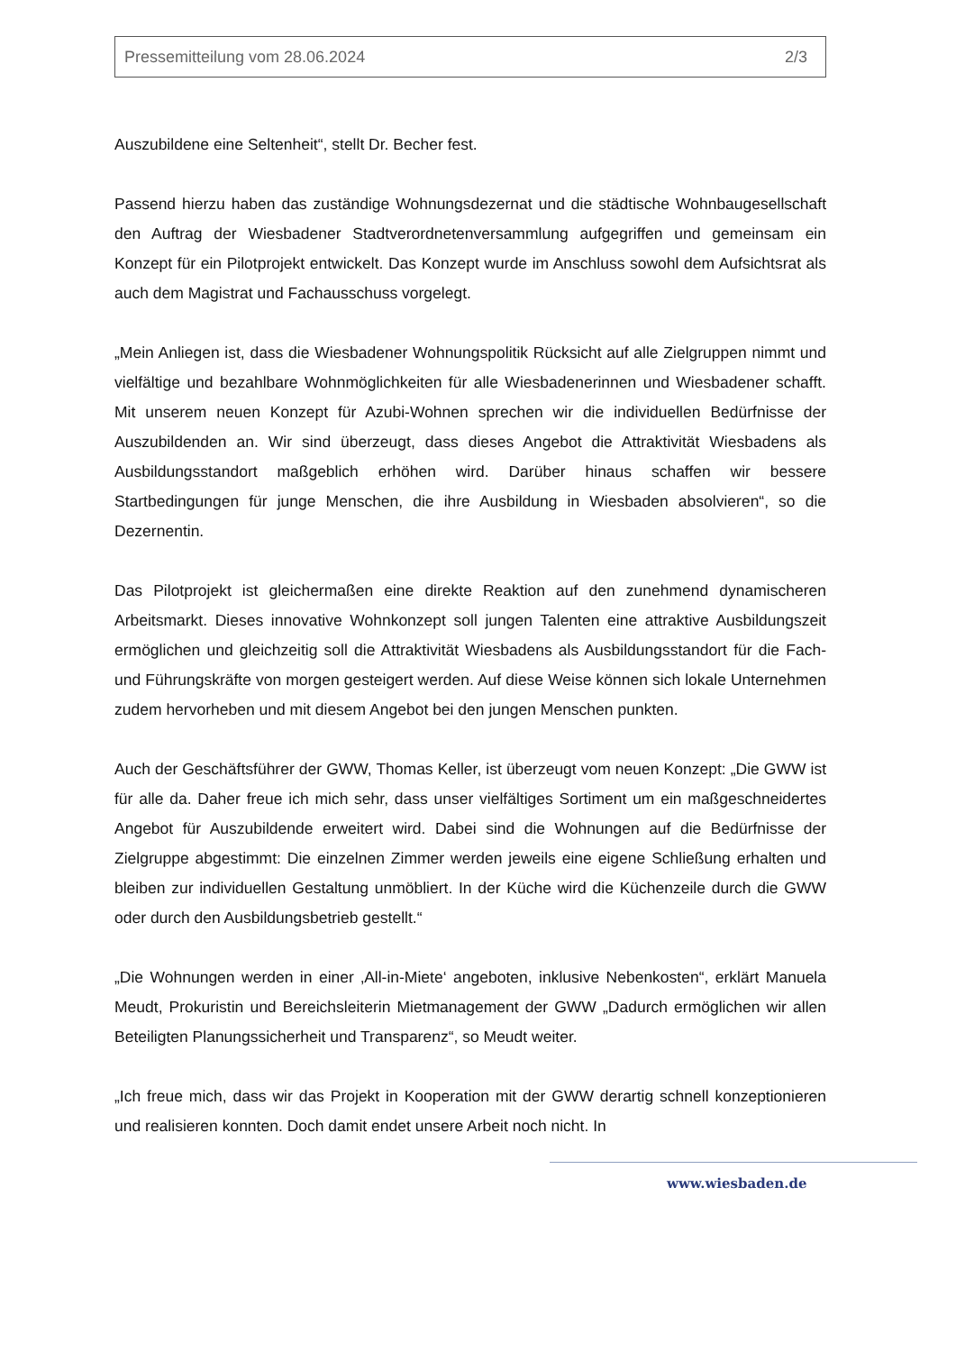Pressemitteilung vom 28.06.2024 2/3
Auszubildene eine Seltenheit“, stellt Dr. Becher fest.
Passend hierzu haben das zuständige Wohnungsdezernat und die städtische Wohnbaugesellschaft den Auftrag der Wiesbadener Stadtverordnetenversammlung aufgegriffen und gemeinsam ein Konzept für ein Pilotprojekt entwickelt. Das Konzept wurde im Anschluss sowohl dem Aufsichtsrat als auch dem Magistrat und Fachausschuss vorgelegt.
„Mein Anliegen ist, dass die Wiesbadener Wohnungspolitik Rücksicht auf alle Zielgruppen nimmt und vielfältige und bezahlbare Wohnmöglichkeiten für alle Wiesbadenerinnen und Wiesbadener schafft. Mit unserem neuen Konzept für Azubi-Wohnen sprechen wir die individuellen Bedürfnisse der Auszubildenden an. Wir sind überzeugt, dass dieses Angebot die Attraktivität Wiesbadens als Ausbildungsstandort maßgeblich erhöhen wird. Darüber hinaus schaffen wir bessere Startbedingungen für junge Menschen, die ihre Ausbildung in Wiesbaden absolvieren“, so die Dezernentin.
Das Pilotprojekt ist gleichermaßen eine direkte Reaktion auf den zunehmend dynamischeren Arbeitsmarkt. Dieses innovative Wohnkonzept soll jungen Talenten eine attraktive Ausbildungszeit ermöglichen und gleichzeitig soll die Attraktivität Wiesbadens als Ausbildungsstandort für die Fach- und Führungskräfte von morgen gesteigert werden. Auf diese Weise können sich lokale Unternehmen zudem hervorheben und mit diesem Angebot bei den jungen Menschen punkten.
Auch der Geschäftsführer der GWW, Thomas Keller, ist überzeugt vom neuen Konzept: „Die GWW ist für alle da. Daher freue ich mich sehr, dass unser vielfältiges Sortiment um ein maßgeschneidertes Angebot für Auszubildende erweitert wird. Dabei sind die Wohnungen auf die Bedürfnisse der Zielgruppe abgestimmt: Die einzelnen Zimmer werden jeweils eine eigene Schließung erhalten und bleiben zur individuellen Gestaltung unmöbliert. In der Küche wird die Küchenzeile durch die GWW oder durch den Ausbildungsbetrieb gestellt.“
„Die Wohnungen werden in einer ‚All-in-Miete‘ angeboten, inklusive Nebenkosten“, erklärt Manuela Meudt, Prokuristin und Bereichsleiterin Mietmanagement der GWW „Dadurch ermöglichen wir allen Beteiligten Planungssicherheit und Transparenz“, so Meudt weiter.
„Ich freue mich, dass wir das Projekt in Kooperation mit der GWW derartig schnell konzeptionieren und realisieren konnten. Doch damit endet unsere Arbeit noch nicht. In
www.wiesbaden.de